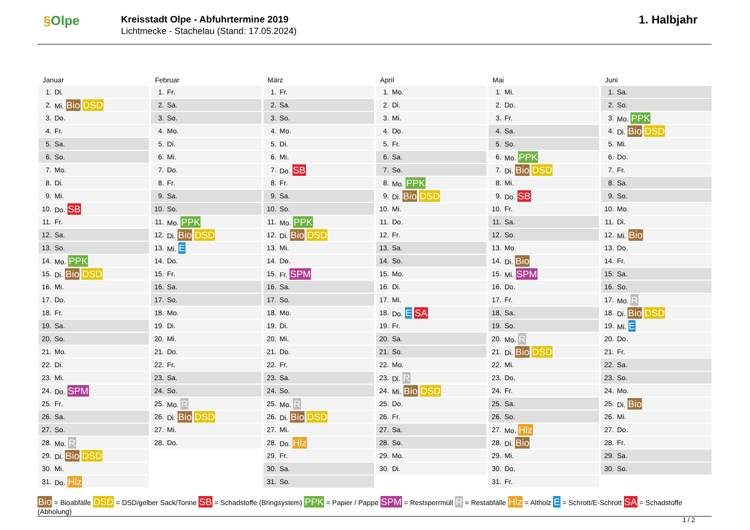§Olpe
Kreisstadt Olpe - Abfuhrtermine 2019
Lichtmecke - Stachelau (Stand: 17.05.2024)
1. Halbjahr
Januar
| 1. | Di. |
| 2. | Mi. Bio DSD |
| 3. | Do. |
| 4. | Fr. |
| 5. | Sa. |
| 6. | So. |
| 7. | Mo. |
| 8. | Di. |
| 9. | Mi. |
| 10. | Do. SB |
| 11. | Fr. |
| 12. | Sa. |
| 13. | So. |
| 14. | Mo. PPK |
| 15. | Di. Bio DSD |
| 16. | Mi. |
| 17. | Do. |
| 18. | Fr. |
| 19. | Sa. |
| 20. | So. |
| 21. | Mo. |
| 22. | Di. |
| 23. | Mi. |
| 24. | Do. SPM |
| 25. | Fr. |
| 26. | Sa. |
| 27. | So. |
| 28. | Mo. R |
| 29. | Di. Bio DSD |
| 30. | Mi. |
| 31. | Do. Hlz |
Februar
| 1. | Fr. |
| 2. | Sa. |
| 3. | So. |
| 4. | Mo. |
| 5. | Di. |
| 6. | Mi. |
| 7. | Do. |
| 8. | Fr. |
| 9. | Sa. |
| 10. | So. |
| 11. | Mo. PPK |
| 12. | Di. Bio DSD |
| 13. | Mi. E |
| 14. | Do. |
| 15. | Fr. |
| 16. | Sa. |
| 17. | So. |
| 18. | Mo. |
| 19. | Di. |
| 20. | Mi. |
| 21. | Do. |
| 22. | Fr. |
| 23. | Sa. |
| 24. | So. |
| 25. | Mo. R |
| 26. | Di. Bio DSD |
| 27. | Mi. |
| 28. | Do. |
März
| 1. | Fr. |
| 2. | Sa. |
| 3. | So. |
| 4. | Mo. |
| 5. | Di. |
| 6. | Mi. |
| 7. | Do. SB |
| 8. | Fr. |
| 9. | Sa. |
| 10. | So. |
| 11. | Mo. PPK |
| 12. | Di. Bio DSD |
| 13. | Mi. |
| 14. | Do. |
| 15. | Fr. SPM |
| 16. | Sa. |
| 17. | So. |
| 18. | Mo. |
| 19. | Di. |
| 20. | Mi. |
| 21. | Do. |
| 22. | Fr. |
| 23. | Sa. |
| 24. | So. |
| 25. | Mo. R |
| 26. | Di. Bio DSD |
| 27. | Mi. |
| 28. | Do. Hlz |
| 29. | Fr. |
| 30. | Sa. |
| 31. | So. |
April
| 1. | Mo. |
| 2. | Di. |
| 3. | Mi. |
| 4. | Do. |
| 5. | Fr. |
| 6. | Sa. |
| 7. | So. |
| 8. | Mo. PPK |
| 9. | Di. Bio DSD |
| 10. | Mi. |
| 11. | Do. |
| 12. | Fr. |
| 13. | Sa. |
| 14. | So. |
| 15. | Mo. |
| 16. | Di. |
| 17. | Mi. |
| 18. | Do. E SA |
| 19. | Fr. |
| 20. | Sa. |
| 21. | So. |
| 22. | Mo. |
| 23. | Di. R |
| 24. | Mi. Bio DSD |
| 25. | Do. |
| 26. | Fr. |
| 27. | Sa. |
| 28. | So. |
| 29. | Mo. |
| 30. | Di. |
Mai
| 1. | Mi. |
| 2. | Do. |
| 3. | Fr. |
| 4. | Sa. |
| 5. | So. |
| 6. | Mo. PPK |
| 7. | Di. Bio DSD |
| 8. | Mi. |
| 9. | Do. SB |
| 10. | Fr. |
| 11. | Sa. |
| 12. | So. |
| 13. | Mo. |
| 14. | Di. Bio |
| 15. | Mi. SPM |
| 16. | Do. |
| 17. | Fr. |
| 18. | Sa. |
| 19. | So. |
| 20. | Mo. R |
| 21. | Di. Bio DSD |
| 22. | Mi. |
| 23. | Do. |
| 24. | Fr. |
| 25. | Sa. |
| 26. | So. |
| 27. | Mo. Hlz |
| 28. | Di. Bio |
| 29. | Mi. |
| 30. | Do. |
| 31. | Fr. |
Juni
| 1. | Sa. |
| 2. | So. |
| 3. | Mo. PPK |
| 4. | Di. Bio DSD |
| 5. | Mi. |
| 6. | Do. |
| 7. | Fr. |
| 8. | Sa. |
| 9. | So. |
| 10. | Mo. |
| 11. | Di. |
| 12. | Mi. Bio |
| 13. | Do. |
| 14. | Fr. |
| 15. | Sa. |
| 16. | So. |
| 17. | Mo. R |
| 18. | Di. Bio DSD |
| 19. | Mi. E |
| 20. | Do. |
| 21. | Fr. |
| 22. | Sa. |
| 23. | So. |
| 24. | Mo. |
| 25. | Di. Bio |
| 26. | Mi. |
| 27. | Do. |
| 28. | Fr. |
| 29. | Sa. |
| 30. | So. |
Bio = Bioabfälle DSD = DSD/gelber Sack/Tonne SB = Schadstoffe (Bringsystem) PPK = Papier / Pappe SPM = Restsperrmüll R = Restabfälle Hlz = Altholz E = Schrott/E-Schrott SA = Schadstoffe (Abholung)
1 / 2